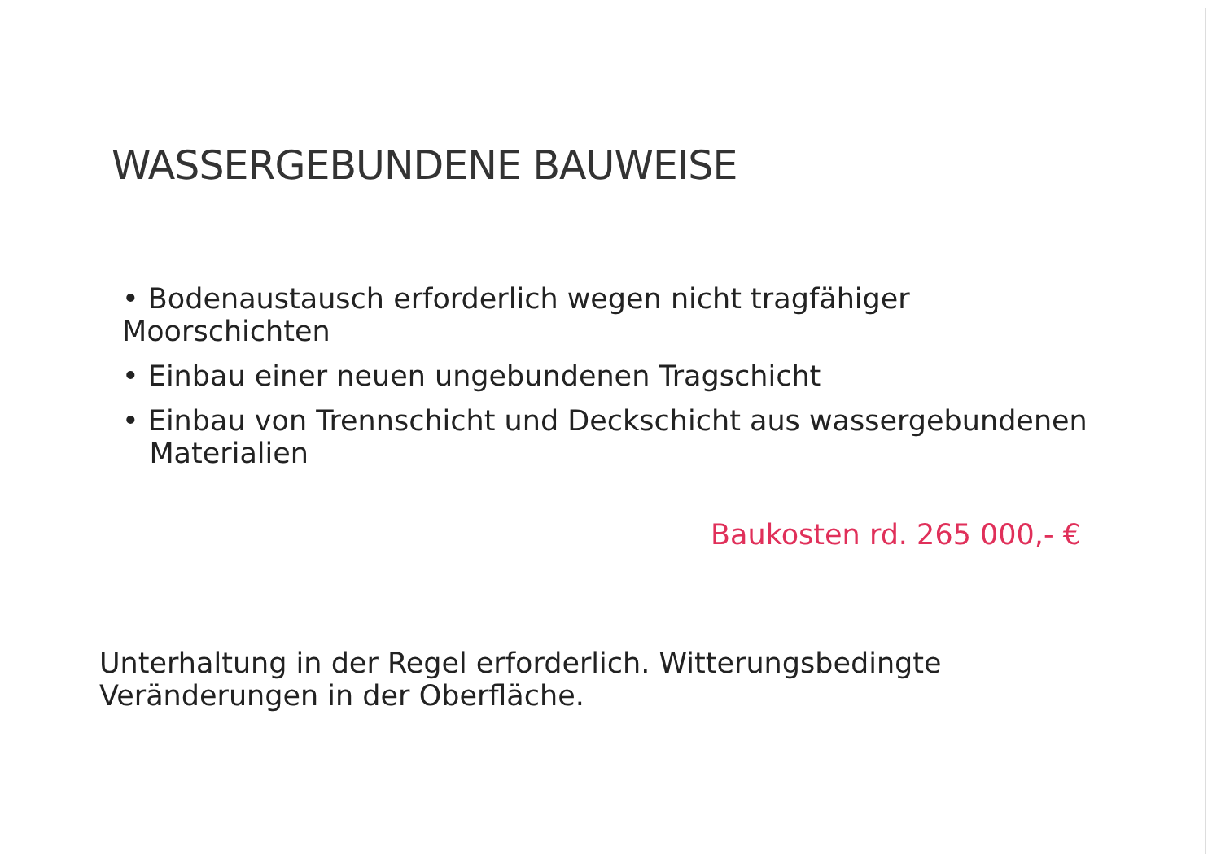WASSERGEBUNDENE BAUWEISE
• Bodenaustausch erforderlich wegen nicht tragfähiger Moorschichten
• Einbau einer neuen ungebundenen Tragschicht
• Einbau von Trennschicht und Deckschicht aus wassergebundenen
Materialien
Baukosten rd. 265 000,- €
Unterhaltung in der Regel erforderlich. Witterungsbedingte
Veränderungen in der Oberfläche.